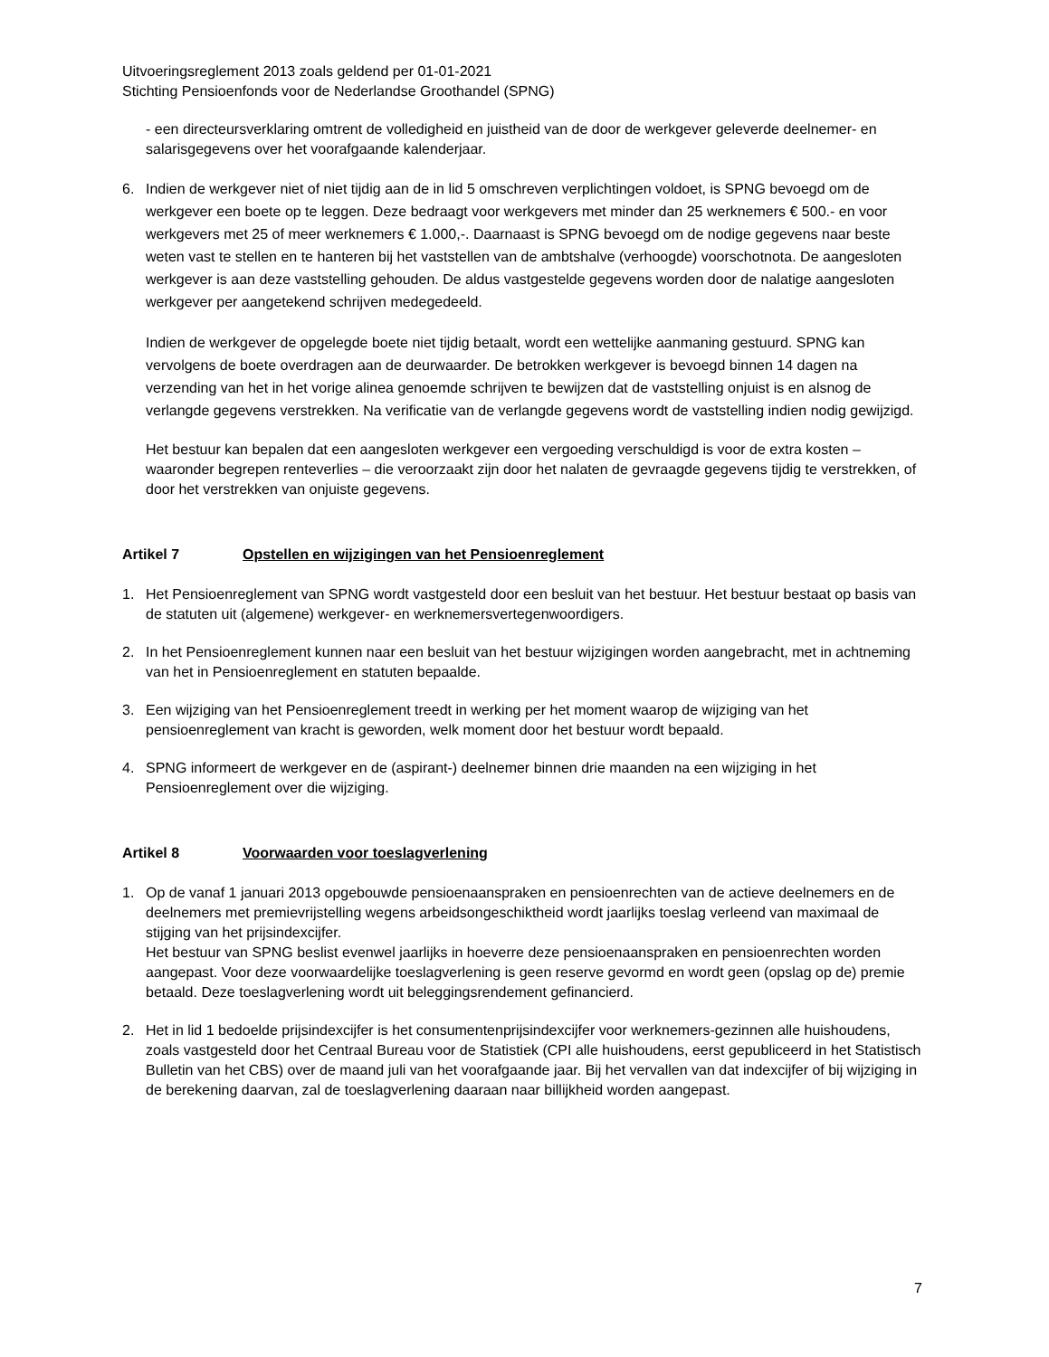Uitvoeringsreglement 2013 zoals geldend per 01-01-2021
Stichting Pensioenfonds voor de Nederlandse Groothandel (SPNG)
- een directeursverklaring omtrent de volledigheid en juistheid van de door de werkgever geleverde deelnemer- en salarisgegevens over het voorafgaande kalenderjaar.
6. Indien de werkgever niet of niet tijdig aan de in lid 5 omschreven verplichtingen voldoet, is SPNG bevoegd om de werkgever een boete op te leggen. Deze bedraagt voor werkgevers met minder dan 25 werknemers € 500.- en voor werkgevers met 25 of meer werknemers € 1.000,-. Daarnaast is SPNG bevoegd om de nodige gegevens naar beste weten vast te stellen en te hanteren bij het vaststellen van de ambtshalve (verhoogde) voorschotnota. De aangesloten werkgever is aan deze vaststelling gehouden. De aldus vastgestelde gegevens worden door de nalatige aangesloten werkgever per aangetekend schrijven medegedeeld.
Indien de werkgever de opgelegde boete niet tijdig betaalt, wordt een wettelijke aanmaning gestuurd. SPNG kan vervolgens de boete overdragen aan de deurwaarder. De betrokken werkgever is bevoegd binnen 14 dagen na verzending van het in het vorige alinea genoemde schrijven te bewijzen dat de vaststelling onjuist is en alsnog de verlangde gegevens verstrekken. Na verificatie van de verlangde gegevens wordt de vaststelling indien nodig gewijzigd.
Het bestuur kan bepalen dat een aangesloten werkgever een vergoeding verschuldigd is voor de extra kosten – waaronder begrepen renteverlies – die veroorzaakt zijn door het nalaten de gevraagde gegevens tijdig te verstrekken, of door het verstrekken van onjuiste gegevens.
Artikel 7 Opstellen en wijzigingen van het Pensioenreglement
1. Het Pensioenreglement van SPNG wordt vastgesteld door een besluit van het bestuur. Het bestuur bestaat op basis van de statuten uit (algemene) werkgever- en werknemersvertegenwoordigers.
2. In het Pensioenreglement kunnen naar een besluit van het bestuur wijzigingen worden aangebracht, met in achtneming van het in Pensioenreglement en statuten bepaalde.
3. Een wijziging van het Pensioenreglement treedt in werking per het moment waarop de wijziging van het pensioenreglement van kracht is geworden, welk moment door het bestuur wordt bepaald.
4. SPNG informeert de werkgever en de (aspirant-) deelnemer binnen drie maanden na een wijziging in het Pensioenreglement over die wijziging.
Artikel 8 Voorwaarden voor toeslagverlening
1. Op de vanaf 1 januari 2013 opgebouwde pensioenaanspraken en pensioenrechten van de actieve deelnemers en de deelnemers met premievrijstelling wegens arbeidsongeschiktheid wordt jaarlijks toeslag verleend van maximaal de stijging van het prijsindexcijfer.
Het bestuur van SPNG beslist evenwel jaarlijks in hoeverre deze pensioenaanspraken en pensioenrechten worden aangepast. Voor deze voorwaardelijke toeslagverlening is geen reserve gevormd en wordt geen (opslag op de) premie betaald. Deze toeslagverlening wordt uit beleggingsrendement gefinancierd.
2. Het in lid 1 bedoelde prijsindexcijfer is het consumentenprijsindexcijfer voor werknemers-gezinnen alle huishoudens, zoals vastgesteld door het Centraal Bureau voor de Statistiek (CPI alle huishoudens, eerst gepubliceerd in het Statistisch Bulletin van het CBS) over de maand juli van het voorafgaande jaar. Bij het vervallen van dat indexcijfer of bij wijziging in de berekening daarvan, zal de toeslagverlening daaraan naar billijkheid worden aangepast.
7